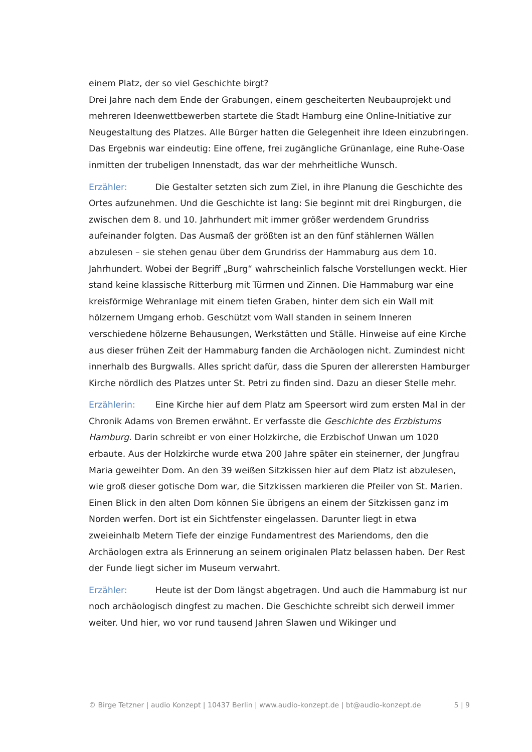einem Platz, der so viel Geschichte birgt?
Drei Jahre nach dem Ende der Grabungen, einem gescheiterten Neubauprojekt und mehreren Ideenwettbewerben startete die Stadt Hamburg eine Online-Initiative zur Neugestaltung des Platzes. Alle Bürger hatten die Gelegenheit ihre Ideen einzubringen. Das Ergebnis war eindeutig: Eine offene, frei zugängliche Grünanlage, eine Ruhe-Oase inmitten der trubeligen Innenstadt, das war der mehrheitliche Wunsch.
Erzähler: Die Gestalter setzten sich zum Ziel, in ihre Planung die Geschichte des Ortes aufzunehmen. Und die Geschichte ist lang: Sie beginnt mit drei Ringburgen, die zwischen dem 8. und 10. Jahrhundert mit immer größer werdendem Grundriss aufeinander folgten. Das Ausmaß der größten ist an den fünf stählernen Wällen abzulesen – sie stehen genau über dem Grundriss der Hammaburg aus dem 10. Jahrhundert. Wobei der Begriff „Burg“ wahrscheinlich falsche Vorstellungen weckt. Hier stand keine klassische Ritterburg mit Türmen und Zinnen. Die Hammaburg war eine kreisförmige Wehranlage mit einem tiefen Graben, hinter dem sich ein Wall mit hölzernem Umgang erhob. Geschützt vom Wall standen in seinem Inneren verschiedene hölzerne Behausungen, Werkstätten und Ställe. Hinweise auf eine Kirche aus dieser frühen Zeit der Hammaburg fanden die Archäologen nicht. Zumindest nicht innerhalb des Burgwalls. Alles spricht dafür, dass die Spuren der allerersten Hamburger Kirche nördlich des Platzes unter St. Petri zu finden sind. Dazu an dieser Stelle mehr.
Erzählerin: Eine Kirche hier auf dem Platz am Speersort wird zum ersten Mal in der Chronik Adams von Bremen erwähnt. Er verfasste die Geschichte des Erzbistums Hamburg. Darin schreibt er von einer Holzkirche, die Erzbischof Unwan um 1020 erbaute. Aus der Holzkirche wurde etwa 200 Jahre später ein steinerner, der Jungfrau Maria geweihter Dom. An den 39 weißen Sitzkissen hier auf dem Platz ist abzulesen, wie groß dieser gotische Dom war, die Sitzkissen markieren die Pfeiler von St. Marien. Einen Blick in den alten Dom können Sie übrigens an einem der Sitzkissen ganz im Norden werfen. Dort ist ein Sichtfenster eingelassen. Darunter liegt in etwa zweieinhalb Metern Tiefe der einzige Fundamentrest des Mariendoms, den die Archäologen extra als Erinnerung an seinem originalen Platz belassen haben. Der Rest der Funde liegt sicher im Museum verwahrt.
Erzähler: Heute ist der Dom längst abgetragen. Und auch die Hammaburg ist nur noch archäologisch dingfest zu machen. Die Geschichte schreibt sich derweil immer weiter. Und hier, wo vor rund tausend Jahren Slawen und Wikinger und
© Birge Tetzner | audio Konzept | 10437 Berlin | www.audio-konzept.de | bt@audio-konzept.de 5 | 9